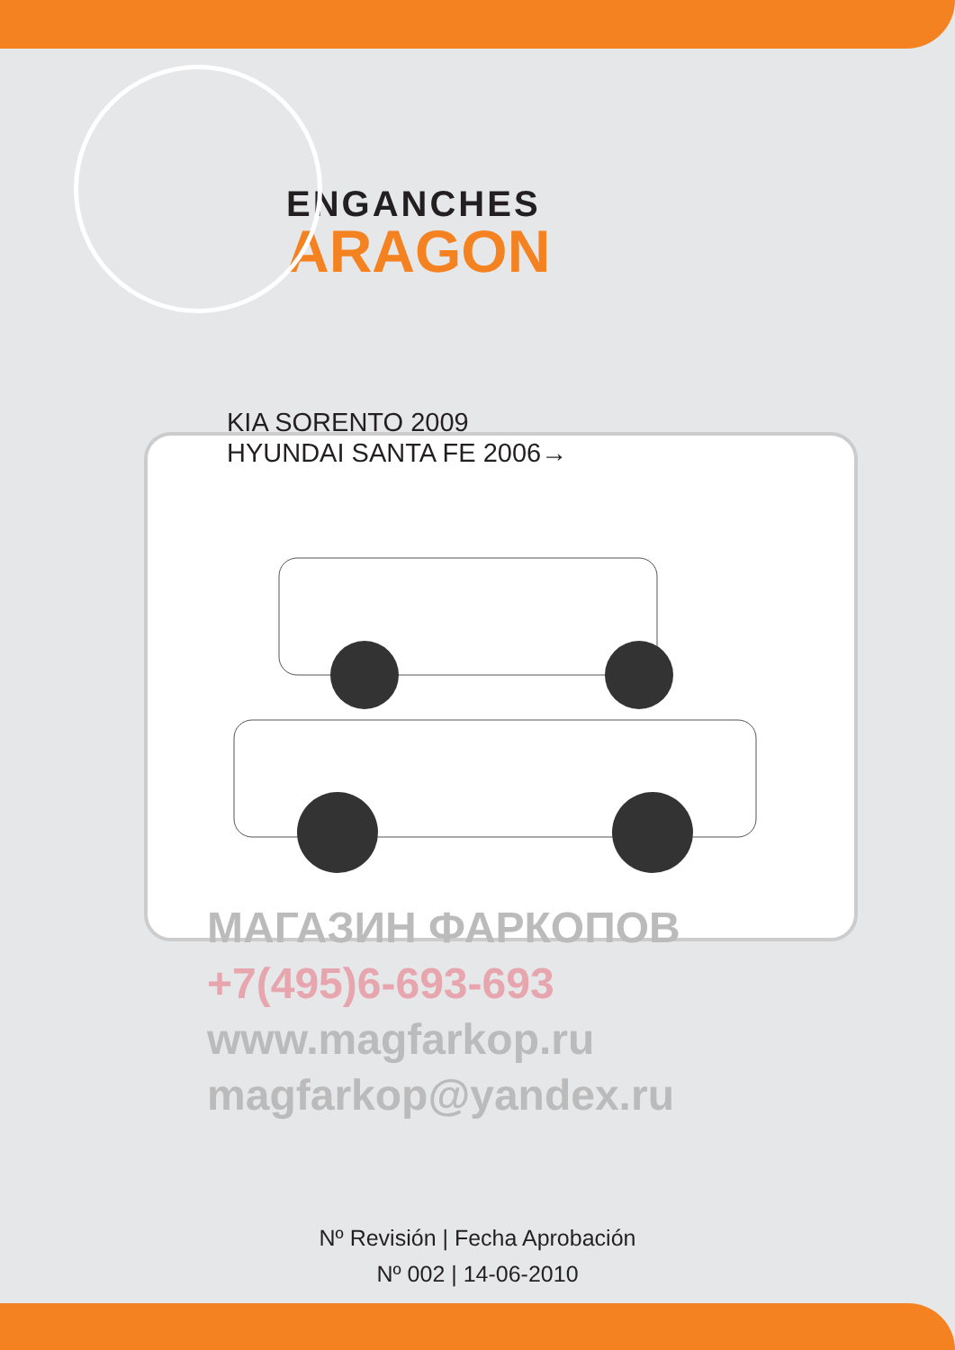ENGANCHES
ARAGON
KIA SORENTO 2009
HYUNDAI SANTA FE 2006→
МАГАЗИН ФАРКОПОВ
+7(495)6-693-693
www.magfarkop.ru
magfarkop@yandex.ru
Nº Revisión | Fecha Aprobación
Nº 002 | 14-06-2010